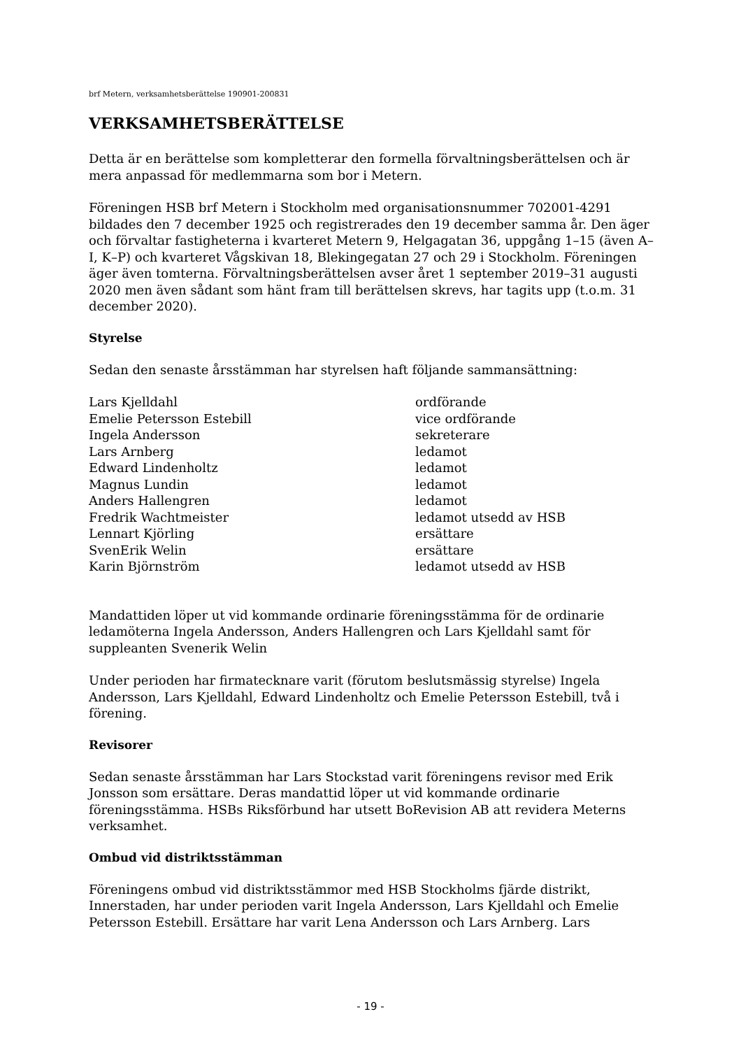brf Metern, verksamhetsberättelse 190901-200831
VERKSAMHETSBERÄTTELSE
Detta är en berättelse som kompletterar den formella förvaltningsberättelsen och är mera anpassad för medlemmarna som bor i Metern.
Föreningen HSB brf Metern i Stockholm med organisationsnummer 702001-4291 bildades den 7 december 1925 och registrerades den 19 december samma år. Den äger och förvaltar fastigheterna i kvarteret Metern 9, Helgagatan 36, uppgång 1–15 (även A–I, K–P) och kvarteret Vågskivan 18, Blekingegatan 27 och 29 i Stockholm. Föreningen äger även tomterna. Förvaltningsberättelsen avser året 1 september 2019–31 augusti 2020 men även sådant som hänt fram till berättelsen skrevs, har tagits upp (t.o.m. 31 december 2020).
Styrelse
Sedan den senaste årsstämman har styrelsen haft följande sammansättning:
| Lars Kjelldahl | ordförande |
| Emelie Petersson Estebill | vice ordförande |
| Ingela Andersson | sekreterare |
| Lars Arnberg | ledamot |
| Edward Lindenholtz | ledamot |
| Magnus Lundin | ledamot |
| Anders Hallengren | ledamot |
| Fredrik Wachtmeister | ledamot utsedd av HSB |
| Lennart Kjörling | ersättare |
| SvenErik Welin | ersättare |
| Karin Björnström | ledamot utsedd av HSB |
Mandattiden löper ut vid kommande ordinarie föreningsstämma för de ordinarie ledamöterna Ingela Andersson, Anders Hallengren och Lars Kjelldahl samt för suppleanten Svenerik Welin
Under perioden har firmatecknare varit (förutom beslutsmässig styrelse) Ingela Andersson, Lars Kjelldahl, Edward Lindenholtz och Emelie Petersson Estebill, två i förening.
Revisorer
Sedan senaste årsstämman har Lars Stockstad varit föreningens revisor med Erik Jonsson som ersättare. Deras mandattid löper ut vid kommande ordinarie föreningsstämma. HSBs Riksförbund har utsett BoRevision AB att revidera Meterns verksamhet.
Ombud vid distriktsstämman
Föreningens ombud vid distriktsstämmor med HSB Stockholms fjärde distrikt, Innerstaden, har under perioden varit Ingela Andersson, Lars Kjelldahl och Emelie Petersson Estebill. Ersättare har varit Lena Andersson och Lars Arnberg. Lars
- 19 -